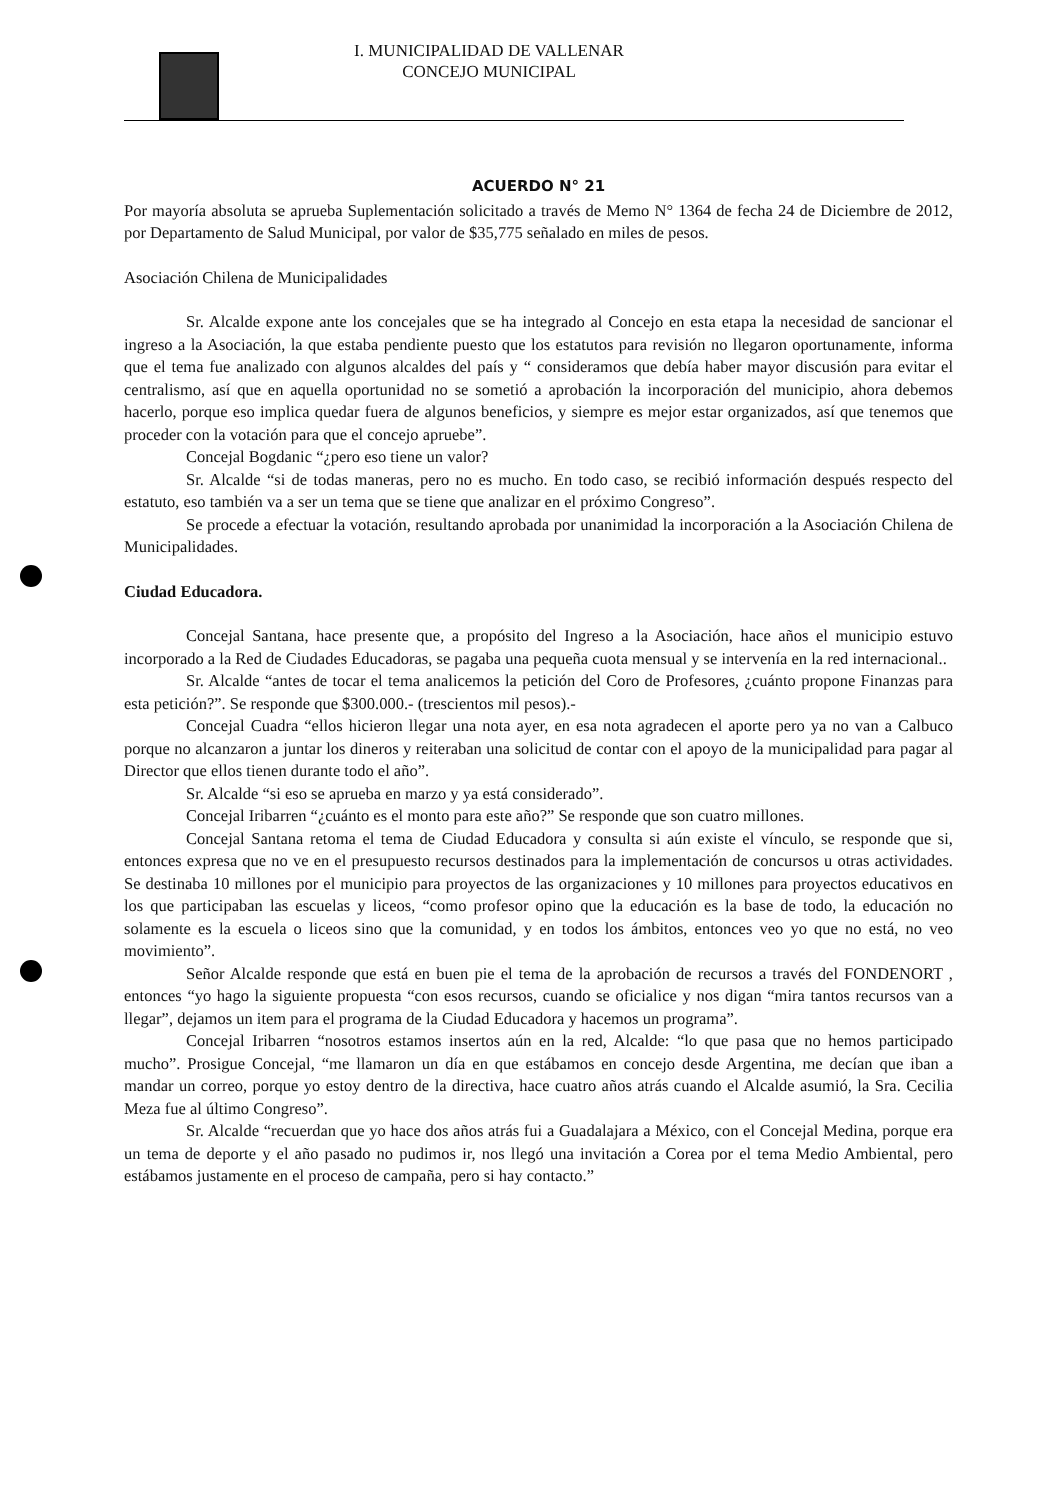I. MUNICIPALIDAD DE VALLENAR
CONCEJO MUNICIPAL
ACUERDO N° 21
Por mayoría absoluta se aprueba Suplementación solicitado a través de Memo N° 1364 de fecha 24 de Diciembre de 2012, por Departamento de Salud Municipal, por valor de $35,775 señalado en miles de pesos.
Asociación Chilena de Municipalidades
Sr. Alcalde expone ante los concejales que se ha integrado al Concejo en esta etapa la necesidad de sancionar el ingreso a la Asociación, la que estaba pendiente puesto que los estatutos para revisión no llegaron oportunamente, informa que el tema fue analizado con algunos alcaldes del país y “ consideramos que debía haber mayor discusión para evitar el centralismo, así que en aquella oportunidad no se sometió a aprobación la incorporación del municipio, ahora debemos hacerlo, porque eso implica quedar fuera de algunos beneficios, y siempre es mejor estar organizados, así que tenemos que proceder con la votación para que el concejo apruebe”.
Concejal Bogdanic “¿pero eso tiene un valor?
Sr. Alcalde “si de todas maneras, pero no es mucho. En todo caso, se recibió información después respecto del estatuto, eso también va a ser un tema que se tiene que analizar en el próximo Congreso”.
Se procede a efectuar la votación, resultando aprobada por unanimidad la incorporación a la Asociación Chilena de Municipalidades.
Ciudad Educadora.
Concejal Santana, hace presente que, a propósito del Ingreso a la Asociación, hace años el municipio estuvo incorporado a la Red de Ciudades Educadoras, se pagaba una pequeña cuota mensual y se intervenía en la red internacional..
Sr. Alcalde “antes de tocar el tema analicemos la petición del Coro de Profesores, ¿cuánto propone Finanzas para esta petición?”. Se responde que $300.000.- (trescientos mil pesos).-
Concejal Cuadra “ellos hicieron llegar una nota ayer, en esa nota agradecen el aporte pero ya no van a Calbuco porque no alcanzaron a juntar los dineros y reiteraban una solicitud de contar con el apoyo de la municipalidad para pagar al Director que ellos tienen durante todo el año”.
Sr. Alcalde “si eso se aprueba en marzo y ya está considerado”.
Concejal Iribarren “¿cuánto es el monto para este año?” Se responde que son cuatro millones.
Concejal Santana retoma el tema de Ciudad Educadora y consulta si aún existe el vínculo, se responde que si, entonces expresa que no ve en el presupuesto recursos destinados para la implementación de concursos u otras actividades. Se destinaba 10 millones por el municipio para proyectos de las organizaciones y 10 millones para proyectos educativos en los que participaban las escuelas y liceos, “como profesor opino que la educación es la base de todo, la educación no solamente es la escuela o liceos sino que la comunidad, y en todos los ámbitos, entonces veo yo que no está, no veo movimiento”.
Señor Alcalde responde que está en buen pie el tema de la aprobación de recursos a través del FONDENORT , entonces “yo hago la siguiente propuesta “con esos recursos, cuando se oficialice y nos digan “mira tantos recursos van a llegar”, dejamos un item para el programa de la Ciudad Educadora y hacemos un programa”.
Concejal Iribarren “nosotros estamos insertos aún en la red, Alcalde: “lo que pasa que no hemos participado mucho”. Prosigue Concejal, “me llamaron un día en que estábamos en concejo desde Argentina, me decían que iban a mandar un correo, porque yo estoy dentro de la directiva, hace cuatro años atrás cuando el Alcalde asumió, la Sra. Cecilia Meza fue al último Congreso”.
Sr. Alcalde “recuerdan que yo hace dos años atrás fui a Guadalajara a México, con el Concejal Medina, porque era un tema de deporte y el año pasado no pudimos ir, nos llegó una invitación a Corea por el tema Medio Ambiental, pero estábamos justamente en el proceso de campaña, pero si hay contacto.”